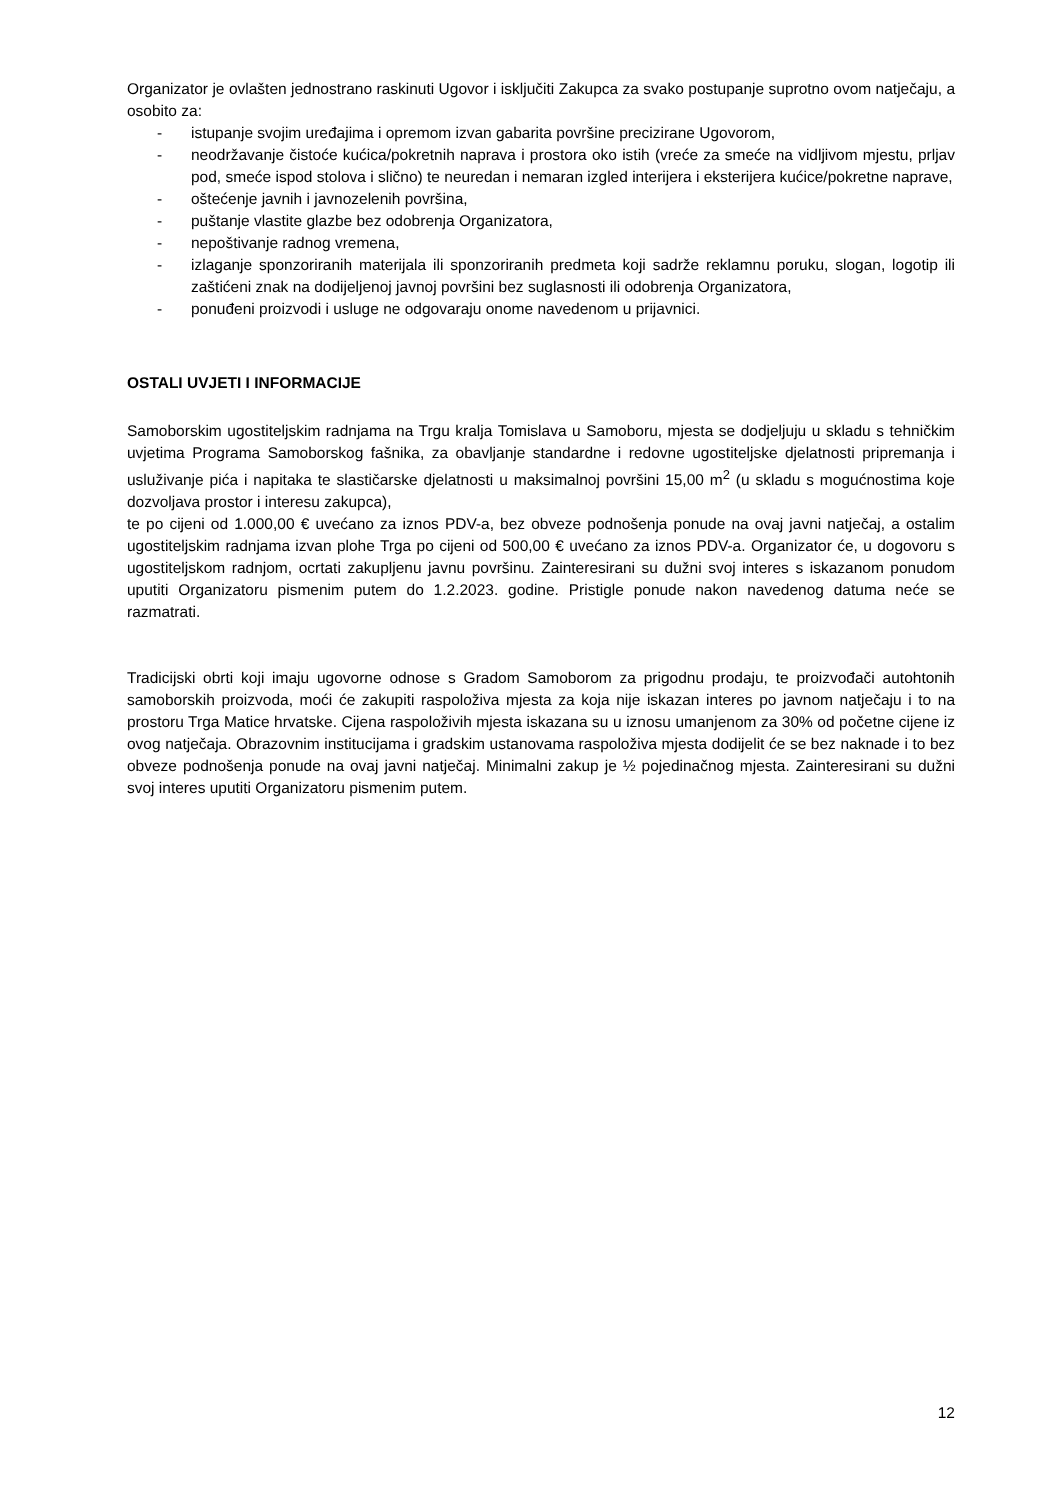Organizator je ovlašten jednostrano raskinuti Ugovor i isključiti Zakupca za svako postupanje suprotno ovom natječaju, a osobito za:
- istupanje svojim uređajima i opremom izvan gabarita površine precizirane Ugovorom,
- neodržavanje čistoće kućica/pokretnih naprava i prostora oko istih (vreće za smeće na vidljivom mjestu, prljav pod, smeće ispod stolova i slično) te neuredan i nemaran izgled interijera i eksterijera kućice/pokretne naprave,
- oštećenje javnih i javnozelenih površina,
- puštanje vlastite glazbe bez odobrenja Organizatora,
- nepoštivanje radnog vremena,
- izlaganje sponzoriranih materijala ili sponzoriranih predmeta koji sadrže reklamnu poruku, slogan, logotip ili zaštićeni znak na dodijeljenoj javnoj površini bez suglasnosti ili odobrenja Organizatora,
- ponuđeni proizvodi i usluge ne odgovaraju onome navedenom u prijavnici.
OSTALI UVJETI I INFORMACIJE
Samoborskim ugostiteljskim radnjama na Trgu kralja Tomislava u Samoboru, mjesta se dodjeljuju u skladu s tehničkim uvjetima Programa Samoborskog fašnika, za obavljanje standardne i redovne ugostiteljske djelatnosti pripremanja i usluživanje pića i napitaka te slastičarske djelatnosti u maksimalnoj površini 15,00 m<sup>2</sup> (u skladu s mogućnostima koje dozvoljava prostor i interesu zakupca),
te po cijeni od 1.000,00 € uvećano za iznos PDV-a, bez obveze podnošenja ponude na ovaj javni natječaj, a ostalim ugostiteljskim radnjama izvan plohe Trga po cijeni od 500,00 € uvećano za iznos PDV-a. Organizator će, u dogovoru s ugostiteljskom radnjom, ocrtati zakupljenu javnu površinu. Zainteresirani su dužni svoj interes s iskazanom ponudom uputiti Organizatoru pismenim putem do 1.2.2023. godine. Pristigle ponude nakon navedenog datuma neće se razmatrati.
Tradicijski obrti koji imaju ugovorne odnose s Gradom Samoborom za prigodnu prodaju, te proizvođači autohtonih samoborskih proizvoda, moći će zakupiti raspoloživa mjesta za koja nije iskazan interes po javnom natječaju i to na prostoru Trga Matice hrvatske. Cijena raspoloživih mjesta iskazana su u iznosu umanjenom za 30% od početne cijene iz ovog natječaja. Obrazovnim institucijama i gradskim ustanovama raspoloživa mjesta dodijelit će se bez naknade i to bez obveze podnošenja ponude na ovaj javni natječaj. Minimalni zakup je ½ pojedinačnog mjesta. Zainteresirani su dužni svoj interes uputiti Organizatoru pismenim putem.
12